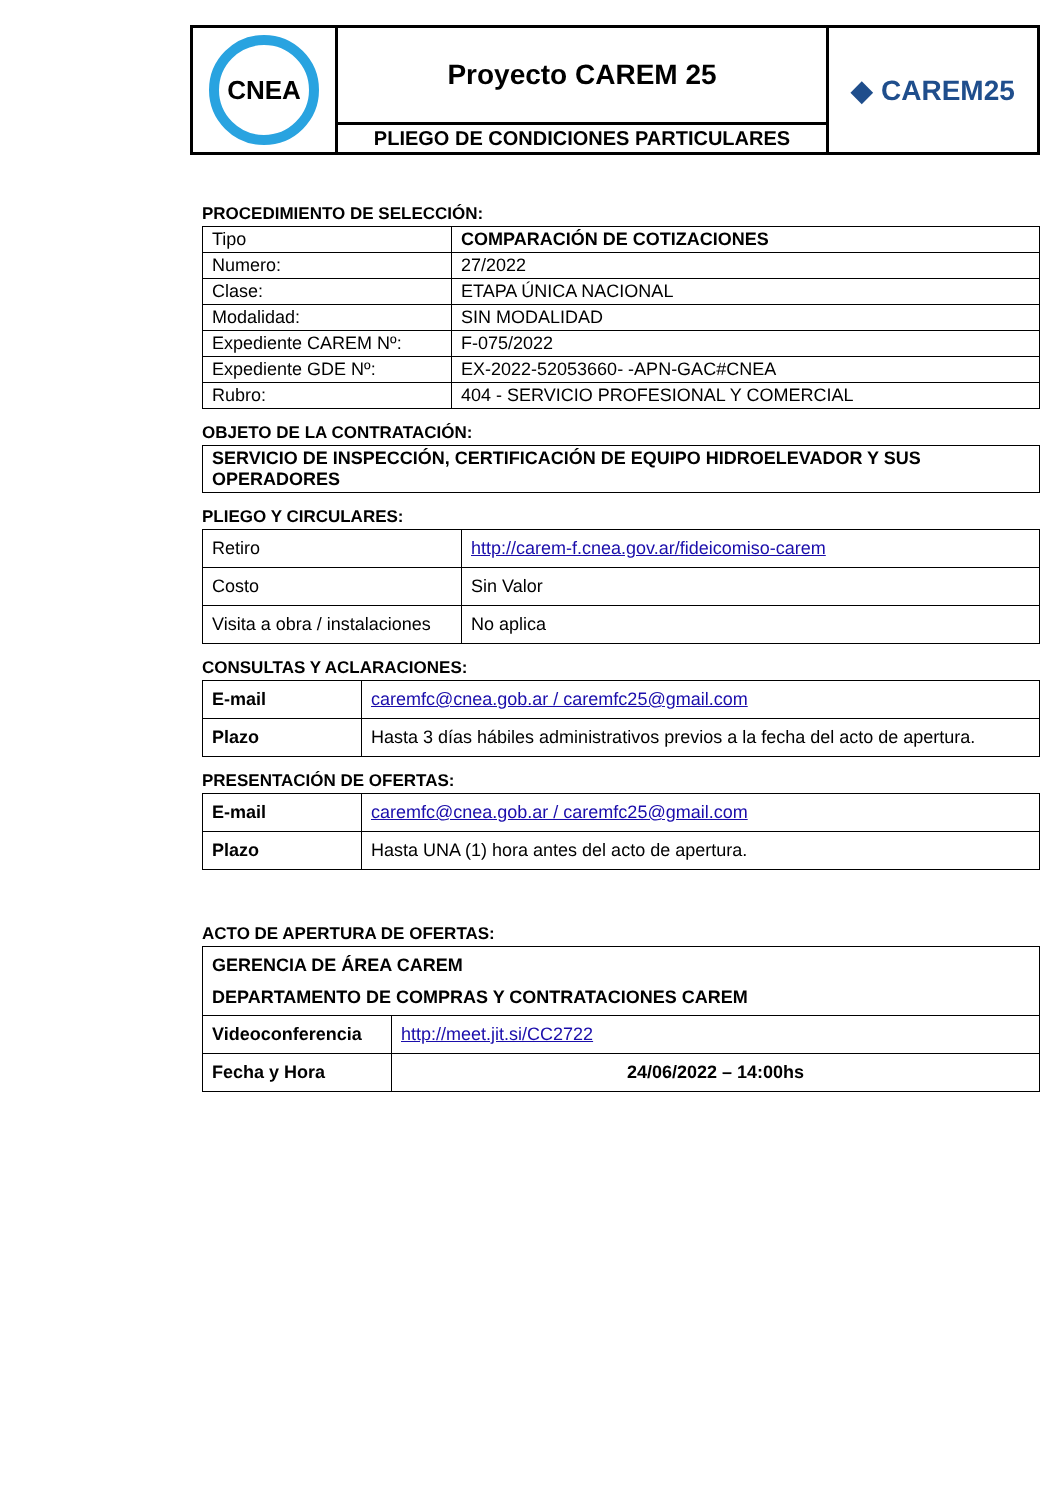| CNEA | Proyecto CAREM 25 | ◆ CAREM25 |
| | PLIEGO DE CONDICIONES PARTICULARES | |
PROCEDIMIENTO DE SELECCIÓN:
| Tipo | COMPARACIÓN DE COTIZACIONES |
| Numero: | 27/2022 |
| Clase: | ETAPA ÚNICA NACIONAL |
| Modalidad: | SIN MODALIDAD |
| Expediente CAREM Nº: | F-075/2022 |
| Expediente GDE Nº: | EX-2022-52053660- -APN-GAC#CNEA |
| Rubro: | 404 - SERVICIO PROFESIONAL Y COMERCIAL |
OBJETO DE LA CONTRATACIÓN:
| SERVICIO DE INSPECCIÓN, CERTIFICACIÓN DE EQUIPO HIDROELEVADOR Y SUS OPERADORES |
PLIEGO Y CIRCULARES:
| Retiro | http://carem-f.cnea.gov.ar/fideicomiso-carem |
| Costo | Sin Valor |
| Visita a obra / instalaciones | No aplica |
CONSULTAS Y ACLARACIONES:
| E-mail | caremfc@cnea.gob.ar / caremfc25@gmail.com |
| Plazo | Hasta 3 días hábiles administrativos previos a la fecha del acto de apertura. |
PRESENTACIÓN DE OFERTAS:
| E-mail | caremfc@cnea.gob.ar / caremfc25@gmail.com |
| Plazo | Hasta UNA (1) hora antes del acto de apertura. |
ACTO DE APERTURA DE OFERTAS:
| GERENCIA DE ÁREA CAREM DEPARTAMENTO DE COMPRAS Y CONTRATACIONES CAREM | |
| Videoconferencia | http://meet.jit.si/CC2722 |
| Fecha y Hora | 24/06/2022 – 14:00hs |